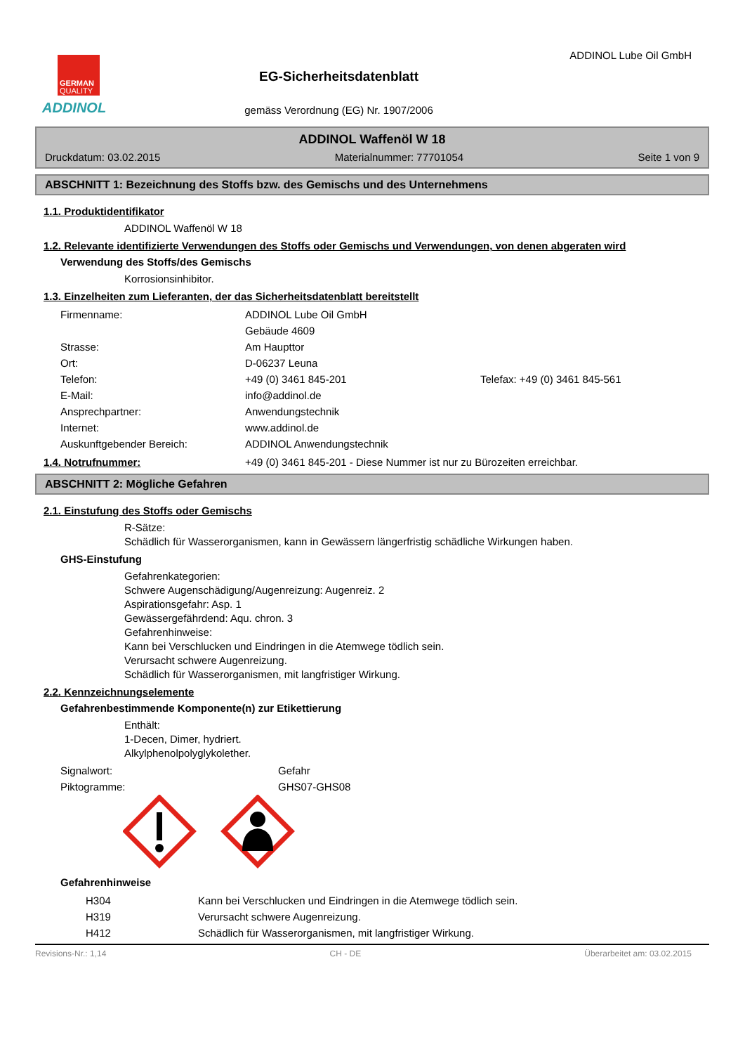GERMAN
QUALITY
ADDINOL
EG-Sicherheitsdatenblatt
gemäss Verordnung (EG) Nr. 1907/2006
ADDINOL Lube Oil GmbH
ADDINOL Waffenöl W 18
Druckdatum: 03.02.2015 Materialnummer: 77701054 Seite 1 von 9
ABSCHNITT 1: Bezeichnung des Stoffs bzw. des Gemischs und des Unternehmens
1.1. Produktidentifikator
ADDINOL Waffenöl W 18
1.2. Relevante identifizierte Verwendungen des Stoffs oder Gemischs und Verwendungen, von denen abgeraten wird
Verwendung des Stoffs/des Gemischs
Korrosionsinhibitor.
1.3. Einzelheiten zum Lieferanten, der das Sicherheitsdatenblatt bereitstellt
| Firmenname: | ADDINOL Lube Oil GmbH | |
| | Gebäude 4609 | |
| Strasse: | Am Haupttor | |
| Ort: | D-06237 Leuna | |
| Telefon: | +49 (0) 3461 845-201 | Telefax: +49 (0) 3461 845-561 |
| E-Mail: | info@addinol.de | |
| Ansprechpartner: | Anwendungstechnik | |
| Internet: | www.addinol.de | |
| Auskunftgebender Bereich: | ADDINOL Anwendungstechnik | |
1.4. Notrufnummer: +49 (0) 3461 845-201 - Diese Nummer ist nur zu Bürozeiten erreichbar.
ABSCHNITT 2: Mögliche Gefahren
2.1. Einstufung des Stoffs oder Gemischs
R-Sätze:
Schädlich für Wasserorganismen, kann in Gewässern längerfristig schädliche Wirkungen haben.
GHS-Einstufung
Gefahrenkategorien:
Schwere Augenschädigung/Augenreizung: Augenreiz. 2
Aspirationsgefahr: Asp. 1
Gewässergefährdend: Aqu. chron. 3
Gefahrenhinweise:
Kann bei Verschlucken und Eindringen in die Atemwege tödlich sein.
Verursacht schwere Augenreizung.
Schädlich für Wasserorganismen, mit langfristiger Wirkung.
2.2. Kennzeichnungselemente
Gefahrenbestimmende Komponente(n) zur Etikettierung
Enthält:
1-Decen, Dimer, hydriert.
Alkylphenolpolyglykolether.
| Signalwort: | Gefahr |
| Piktogramme: | GHS07-GHS08 |
Gefahrenhinweise
| H304 | Kann bei Verschlucken und Eindringen in die Atemwege tödlich sein. |
| H319 | Verursacht schwere Augenreizung. |
| H412 | Schädlich für Wasserorganismen, mit langfristiger Wirkung. |
Revisions-Nr.: 1,14 CH - DE Überarbeitet am: 03.02.2015